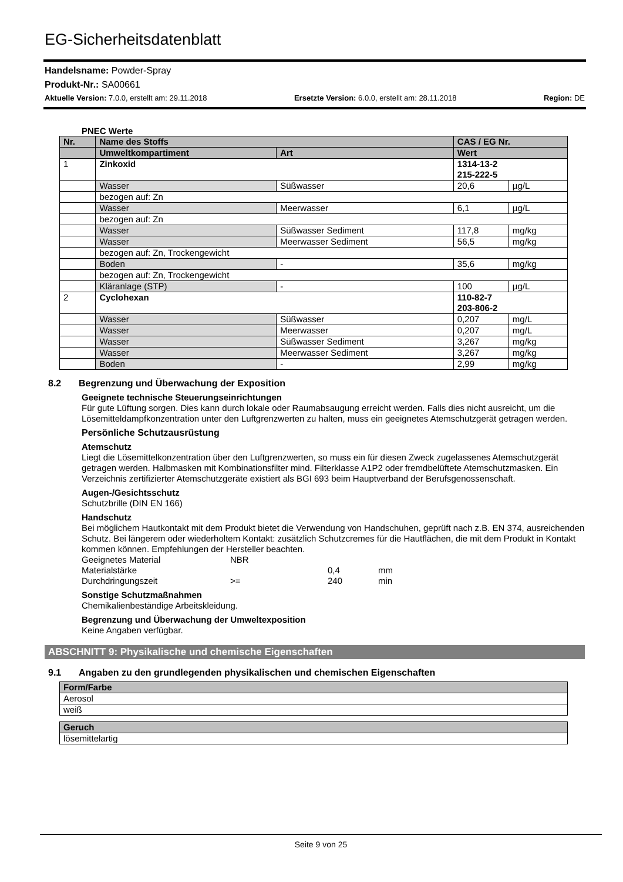EG-Sicherheitsdatenblatt
Handelsname: Powder-Spray
Produkt-Nr.: SA00661
Aktuelle Version: 7.0.0, erstellt am: 29.11.2018 Ersetzte Version: 6.0.0, erstellt am: 28.11.2018 Region: DE
PNEC Werte
| Nr. | Name des Stoffs | | CAS / EG Nr. | |
| | Umweltkompartiment | Art | Wert | |
| 1 | Zinkoxid | | 1314-13-2 215-222-5 | |
| | Wasser | Süßwasser | 20,6 | µg/L |
| | bezogen auf: Zn | | | |
| | Wasser | Meerwasser | 6,1 | µg/L |
| | bezogen auf: Zn | | | |
| | Wasser | Süßwasser Sediment | 117,8 | mg/kg |
| | Wasser | Meerwasser Sediment | 56,5 | mg/kg |
| | bezogen auf: Zn, Trockengewicht | | | |
| | Boden | - | 35,6 | mg/kg |
| | bezogen auf: Zn, Trockengewicht | | | |
| | Kläranlage (STP) | - | 100 | µg/L |
| 2 | Cyclohexan | | 110-82-7 203-806-2 | |
| | Wasser | Süßwasser | 0,207 | mg/L |
| | Wasser | Meerwasser | 0,207 | mg/L |
| | Wasser | Süßwasser Sediment | 3,267 | mg/kg |
| | Wasser | Meerwasser Sediment | 3,267 | mg/kg |
| | Boden | - | 2,99 | mg/kg |
8.2 Begrenzung und Überwachung der Exposition
Geeignete technische Steuerungseinrichtungen
Für gute Lüftung sorgen. Dies kann durch lokale oder Raumabsaugung erreicht werden. Falls dies nicht ausreicht, um die Lösemitteldampfkonzentration unter den Luftgrenzwerten zu halten, muss ein geeignetes Atemschutzgerät getragen werden.
Persönliche Schutzausrüstung
Atemschutz
Liegt die Lösemittelkonzentration über den Luftgrenzwerten, so muss ein für diesen Zweck zugelassenes Atemschutzgerät getragen werden. Halbmasken mit Kombinationsfilter mind. Filterklasse A1P2 oder fremdbelüftete Atemschutzmasken. Ein Verzeichnis zertifizierter Atemschutzgeräte existiert als BGI 693 beim Hauptverband der Berufsgenossenschaft.
Augen-/Gesichtsschutz
Schutzbrille (DIN EN 166)
Handschutz
Bei möglichem Hautkontakt mit dem Produkt bietet die Verwendung von Handschuhen, geprüft nach z.B. EN 374, ausreichenden Schutz. Bei längerem oder wiederholtem Kontakt: zusätzlich Schutzcremes für die Hautflächen, die mit dem Produkt in Kontakt kommen können. Empfehlungen der Hersteller beachten.
| Geeignetes Material | NBR | | |
| Materialstärke | | 0,4 | mm |
| Durchdringungszeit | >= | 240 | min |
Sonstige Schutzmaßnahmen
Chemikalienbeständige Arbeitskleidung.
Begrenzung und Überwachung der Umweltexposition
Keine Angaben verfügbar.
ABSCHNITT 9: Physikalische und chemische Eigenschaften
9.1 Angaben zu den grundlegenden physikalischen und chemischen Eigenschaften
| Form/Farbe |
| Aerosol |
| weiß |
| Geruch |
| lösemittelartig |
Seite 9 von 25